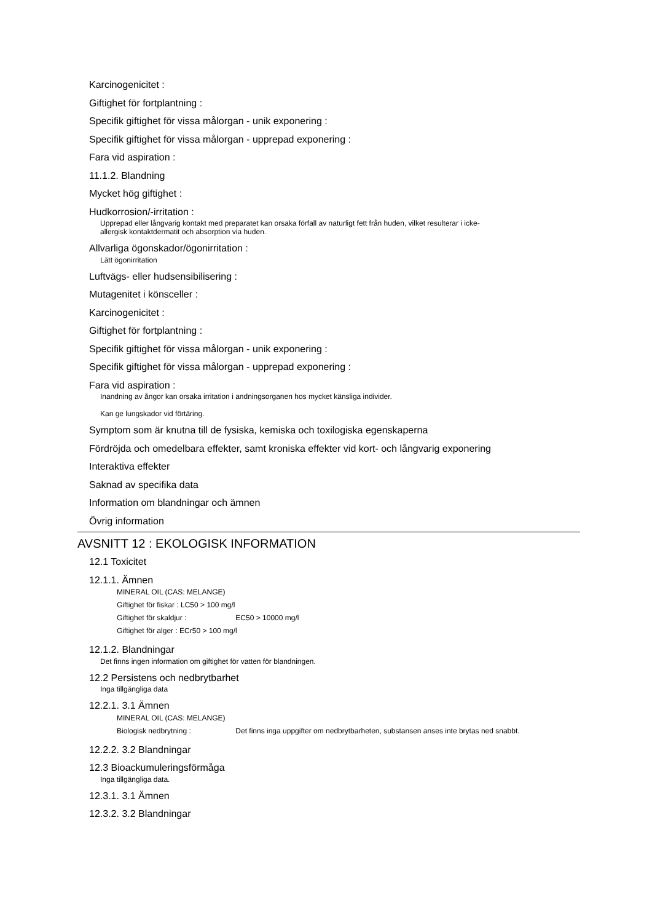Karcinogenicitet :
Giftighet för fortplantning :
Specifik giftighet för vissa målorgan - unik exponering :
Specifik giftighet för vissa målorgan - upprepad exponering :
Fara vid aspiration :
11.1.2. Blandning
Mycket hög giftighet :
Hudkorrosion/-irritation :
Upprepad eller långvarig kontakt med preparatet kan orsaka förfall av naturligt fett från huden, vilket resulterar i icke-
allergisk kontaktdermatit och absorption via huden.
Allvarliga ögonskador/ögonirritation :
Lätt ögonirritation
Luftvägs- eller hudsensibilisering :
Mutagenitet i könsceller :
Karcinogenicitet :
Giftighet för fortplantning :
Specifik giftighet för vissa målorgan - unik exponering :
Specifik giftighet för vissa målorgan - upprepad exponering :
Fara vid aspiration :
Inandning av ångor kan orsaka irritation i andningsorganen hos mycket känsliga individer.
Kan ge lungskador vid förtäring.
Symptom som är knutna till de fysiska, kemiska och toxilogiska egenskaperna
Fördröjda och omedelbara effekter, samt kroniska effekter vid kort- och långvarig exponering
Interaktiva effekter
Saknad av specifika data
Information om blandningar och ämnen
Övrig information
AVSNITT 12 : EKOLOGISK INFORMATION
12.1 Toxicitet
12.1.1. Ämnen
MINERAL OIL (CAS: MELANGE)
Giftighet för fiskar : LC50 > 100 mg/l
Giftighet för skaldjur : EC50 > 10000 mg/l
Giftighet för alger : ECr50 > 100 mg/l
12.1.2. Blandningar
Det finns ingen information om giftighet för vatten för blandningen.
12.2 Persistens och nedbrytbarhet
Inga tillgängliga data
12.2.1. 3.1 Ämnen
MINERAL OIL (CAS: MELANGE)
Biologisk nedbrytning : Det finns inga uppgifter om nedbrytbarheten, substansen anses inte brytas ned snabbt.
12.2.2. 3.2 Blandningar
12.3 Bioackumuleringsförmåga
Inga tillgängliga data.
12.3.1. 3.1 Ämnen
12.3.2. 3.2 Blandningar